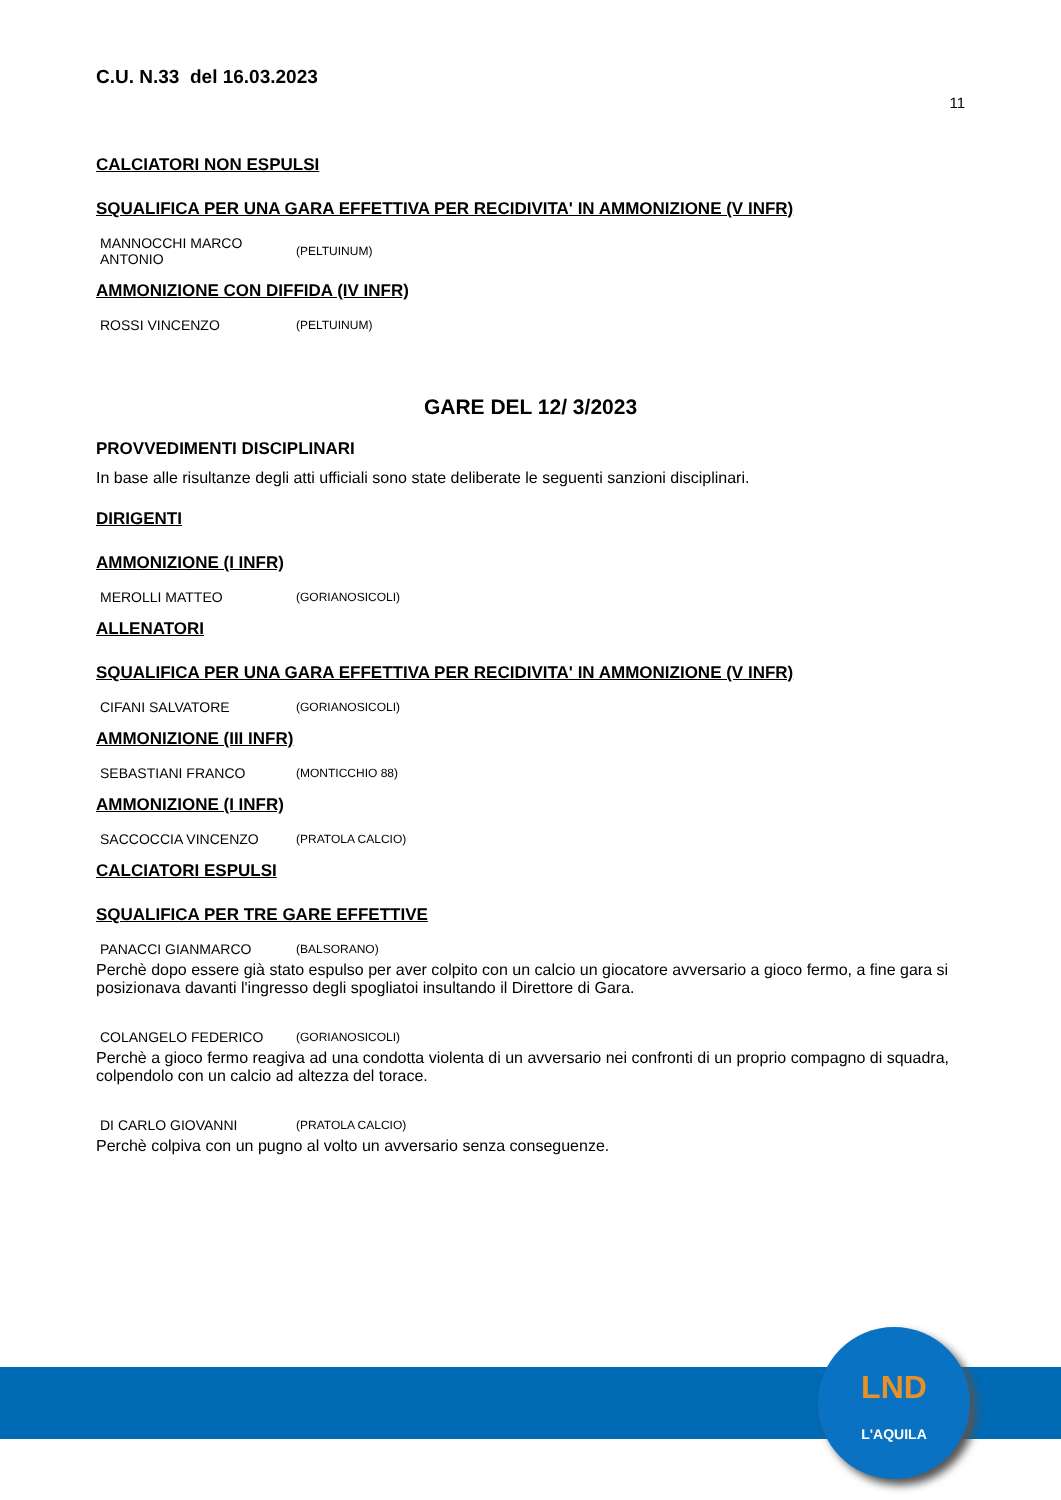C.U. N.33 del 16.03.2023
11
CALCIATORI NON ESPULSI
SQUALIFICA PER UNA GARA EFFETTIVA PER RECIDIVITA' IN AMMONIZIONE (V INFR)
| MANNOCCHI MARCO ANTONIO | (PELTUINUM) |
AMMONIZIONE CON DIFFIDA (IV INFR)
| ROSSI VINCENZO | (PELTUINUM) |
GARE DEL 12/ 3/2023
PROVVEDIMENTI DISCIPLINARI
In base alle risultanze degli atti ufficiali sono state deliberate le seguenti sanzioni disciplinari.
DIRIGENTI
AMMONIZIONE (I INFR)
| MEROLLI MATTEO | (GORIANOSICOLI) |
ALLENATORI
SQUALIFICA PER UNA GARA EFFETTIVA PER RECIDIVITA' IN AMMONIZIONE (V INFR)
| CIFANI SALVATORE | (GORIANOSICOLI) |
AMMONIZIONE (III INFR)
| SEBASTIANI FRANCO | (MONTICCHIO 88) |
AMMONIZIONE (I INFR)
| SACCOCCIA VINCENZO | (PRATOLA CALCIO) |
CALCIATORI ESPULSI
SQUALIFICA PER TRE GARE EFFETTIVE
| PANACCI GIANMARCO | (BALSORANO) |
Perchè dopo essere già stato espulso per aver colpito con un calcio un giocatore avversario a gioco fermo, a fine gara si posizionava davanti l'ingresso degli spogliatoi insultando il Direttore di Gara.
| COLANGELO FEDERICO | (GORIANOSICOLI) |
Perchè a gioco fermo reagiva ad una condotta violenta di un avversario nei confronti di un proprio compagno di squadra, colpendolo con un calcio ad altezza del torace.
| DI CARLO GIOVANNI | (PRATOLA CALCIO) |
Perchè colpiva con un pugno al volto un avversario senza conseguenze.
LND
L'AQUILA